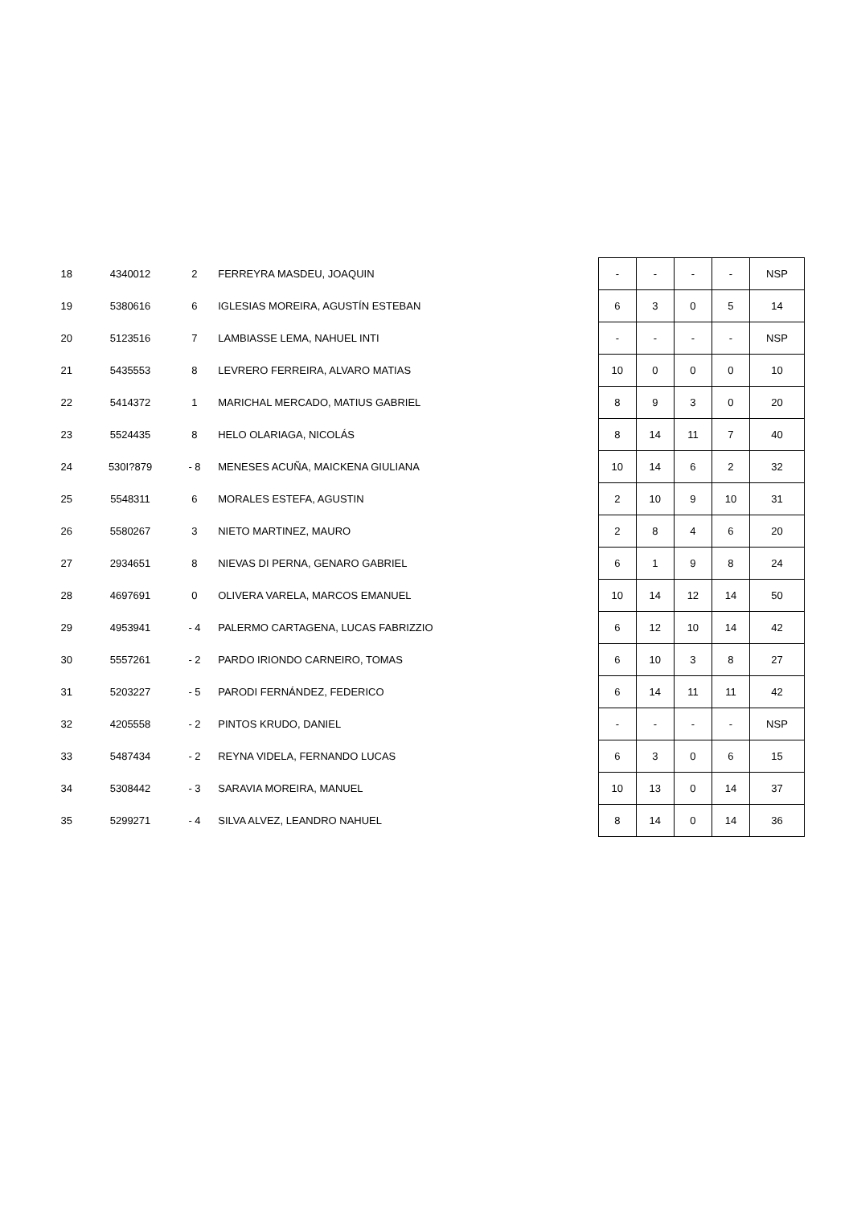| 18 | 4340012 | 2 | FERREYRA MASDEU, JOAQUIN | - | - | - | - | NSP |
| 19 | 5380616 | 6 | IGLESIAS MOREIRA, AGUSTÍN ESTEBAN | 6 | 3 | 0 | 5 | 14 |
| 20 | 5123516 | 7 | LAMBIASSE LEMA, NAHUEL INTI | - | - | - | - | NSP |
| 21 | 5435553 | 8 | LEVRERO FERREIRA, ALVARO MATIAS | 10 | 0 | 0 | 0 | 10 |
| 22 | 5414372 | 1 | MARICHAL MERCADO, MATIUS GABRIEL | 8 | 9 | 3 | 0 | 20 |
| 23 | 5524435 | 8 | HELO OLARIAGA, NICOLÁS | 8 | 14 | 11 | 7 | 40 |
| 24 | 530I?879 | - 8 | MENESES ACUÑA, MAICKENA GIULIANA | 10 | 14 | 6 | 2 | 32 |
| 25 | 5548311 | 6 | MORALES ESTEFA, AGUSTIN | 2 | 10 | 9 | 10 | 31 |
| 26 | 5580267 | 3 | NIETO MARTINEZ, MAURO | 2 | 8 | 4 | 6 | 20 |
| 27 | 2934651 | 8 | NIEVAS DI PERNA, GENARO GABRIEL | 6 | 1 | 9 | 8 | 24 |
| 28 | 4697691 | 0 | OLIVERA VARELA, MARCOS EMANUEL | 10 | 14 | 12 | 14 | 50 |
| 29 | 4953941 | - 4 | PALERMO CARTAGENA, LUCAS FABRIZZIO | 6 | 12 | 10 | 14 | 42 |
| 30 | 5557261 | - 2 | PARDO IRIONDO CARNEIRO, TOMAS | 6 | 10 | 3 | 8 | 27 |
| 31 | 5203227 | - 5 | PARODI FERNÁNDEZ, FEDERICO | 6 | 14 | 11 | 11 | 42 |
| 32 | 4205558 | - 2 | PINTOS KRUDO, DANIEL | - | - | - | - | NSP |
| 33 | 5487434 | - 2 | REYNA VIDELA, FERNANDO LUCAS | 6 | 3 | 0 | 6 | 15 |
| 34 | 5308442 | - 3 | SARAVIA MOREIRA, MANUEL | 10 | 13 | 0 | 14 | 37 |
| 35 | 5299271 | - 4 | SILVA ALVEZ, LEANDRO NAHUEL | 8 | 14 | 0 | 14 | 36 |